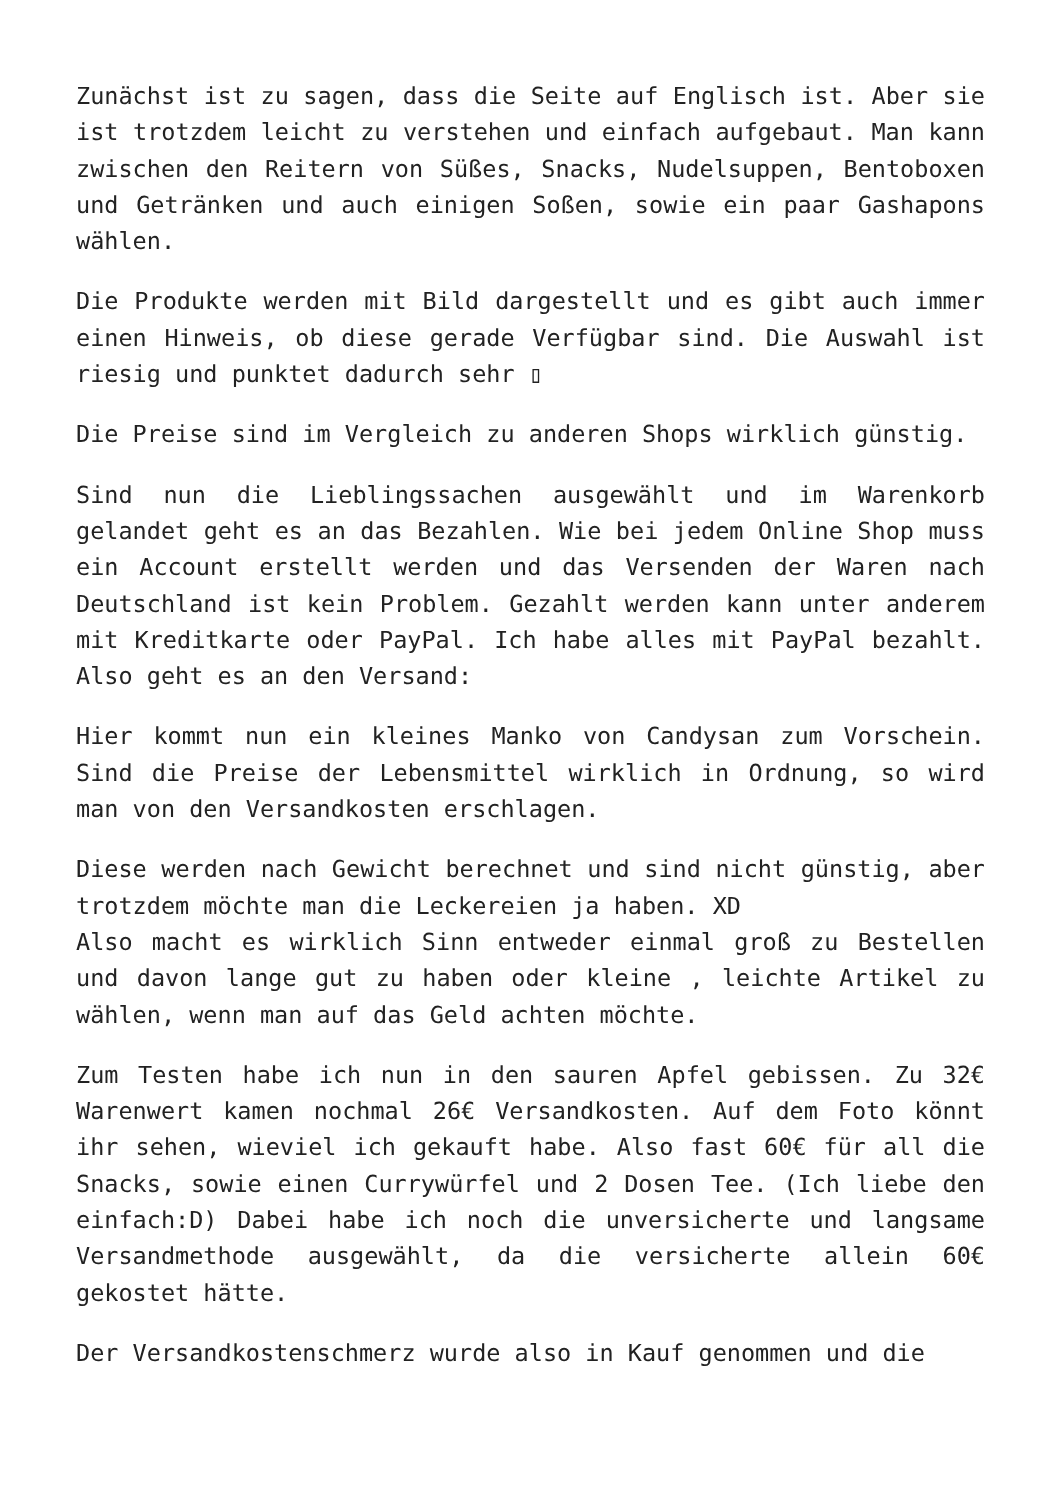Zunächst ist zu sagen, dass die Seite auf Englisch ist. Aber sie ist trotzdem leicht zu verstehen und einfach aufgebaut. Man kann zwischen den Reitern von Süßes, Snacks, Nudelsuppen, Bentoboxen und Getränken und auch einigen Soßen, sowie ein paar Gashapons wählen.
Die Produkte werden mit Bild dargestellt und es gibt auch immer einen Hinweis, ob diese gerade Verfügbar sind. Die Auswahl ist riesig und punktet dadurch sehr ▯
Die Preise sind im Vergleich zu anderen Shops wirklich günstig.
Sind nun die Lieblingssachen ausgewählt und im Warenkorb gelandet geht es an das Bezahlen. Wie bei jedem Online Shop muss ein Account erstellt werden und das Versenden der Waren nach Deutschland ist kein Problem. Gezahlt werden kann unter anderem mit Kreditkarte oder PayPal. Ich habe alles mit PayPal bezahlt. Also geht es an den Versand:
Hier kommt nun ein kleines Manko von Candysan zum Vorschein. Sind die Preise der Lebensmittel wirklich in Ordnung, so wird man von den Versandkosten erschlagen.
Diese werden nach Gewicht berechnet und sind nicht günstig, aber trotzdem möchte man die Leckereien ja haben. XD
Also macht es wirklich Sinn entweder einmal groß zu Bestellen und davon lange gut zu haben oder kleine , leichte Artikel zu wählen, wenn man auf das Geld achten möchte.
Zum Testen habe ich nun in den sauren Apfel gebissen. Zu 32€ Warenwert kamen nochmal 26€ Versandkosten. Auf dem Foto könnt ihr sehen, wieviel ich gekauft habe. Also fast 60€ für all die Snacks, sowie einen Currywürfel und 2 Dosen Tee. (Ich liebe den einfach:D) Dabei habe ich noch die unversicherte und langsame Versandmethode ausgewählt, da die versicherte allein 60€ gekostet hätte.
Der Versandkostenschmerz wurde also in Kauf genommen und die